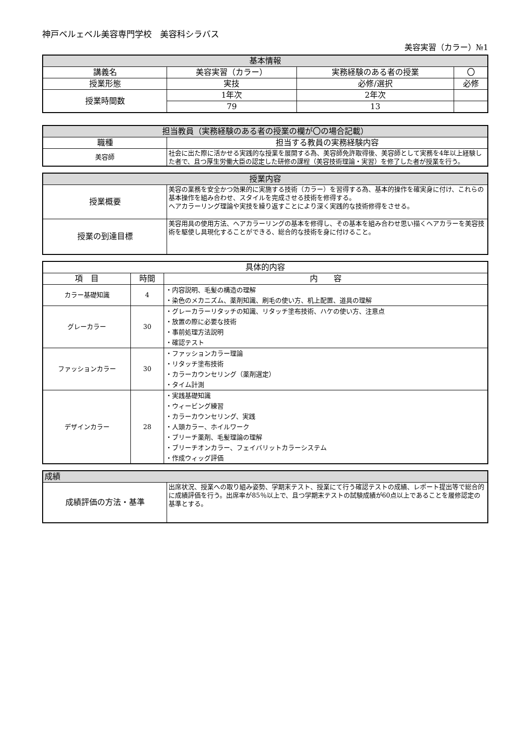神戸ベルェベル美容専門学校　美容科シラバス
美容実習（カラー）№1
| 基本情報 | | | |
| --- | --- | --- | --- |
| 講義名 | 美容実習（カラー） | 実務経験のある者の授業 | 〇 |
| 授業形態 | 実技 | 必修/選択 | 必修 |
| 授業時間数 | 1年次 | 2年次 | |
| | 79 | 13 | |
| 担当教員（実務経験のある者の授業の欄が〇の場合記載） | |
| --- | --- |
| 職種 | 担当する教員の実務経験内容 |
| 美容師 | 社会に出た際に活かせる実践的な授業を展開する為、美容師免許取得後、美容師として実務を4年以上経験した者で、且つ厚生労働大臣の認定した研修の課程（美容技術理論・実習）を修了した者が授業を行う。 |
| 授業内容 | |
| --- | --- |
| 授業概要 | 美容の業務を安全かつ効果的に実施する技術（カラー）を習得する為、基本的操作を確実身に付け、これらの基本操作を組み合わせ、スタイルを完成させる技術を修得する。 ヘアカラーリング理論や実技を繰り返すことにより深く実践的な技術修得をさせる。 |
| 授業の到達目標 | 美容用具の使用方法、ヘアカラーリングの基本を修得し、その基本を組み合わせ思い描くヘアカラーを美容技術を駆使し具現化することができる、総合的な技術を身に付けること。 |
| 具体的内容 | | |
| --- | --- | --- |
| 項 目 | 時間 | 内 容 |
| カラー基礎知識 | 4 | ・内容説明、毛髪の構造の理解 ・染色のメカニズム、薬剤知識、刷毛の使い方、机上配置、道具の理解 |
| グレーカラー | 30 | ・グレーカラーリタッチの知識、リタッチ塗布技術、ハケの使い方、注意点 ・放置の際に必要な技術 ・事前処理方法説明 ・確認テスト |
| ファッションカラー | 30 | ・ファッションカラー理論 ・リタッチ塗布技術 ・カラーカウンセリング（薬剤選定） ・タイム計測 |
| デザインカラー | 28 | ・実践基礎知識 ・ウィービング練習 ・カラーカウンセリング、実践 ・人頭カラー、ホイルワーク ・ブリーチ薬剤、毛髪理論の理解 ・ブリーチオンカラー、フェイバリットカラーシステム ・作成ウィッグ評価 |
| 成績 | |
| --- | --- |
| 成績評価の方法・基準 | 出席状況、授業への取り組み姿勢、学期末テスト、授業にて行う確認テストの成績、レポート提出等で総合的に成績評価を行う。出席率が85％以上で、且つ学期末テストの試験成績が60点以上であることを履修認定の基準とする。 |